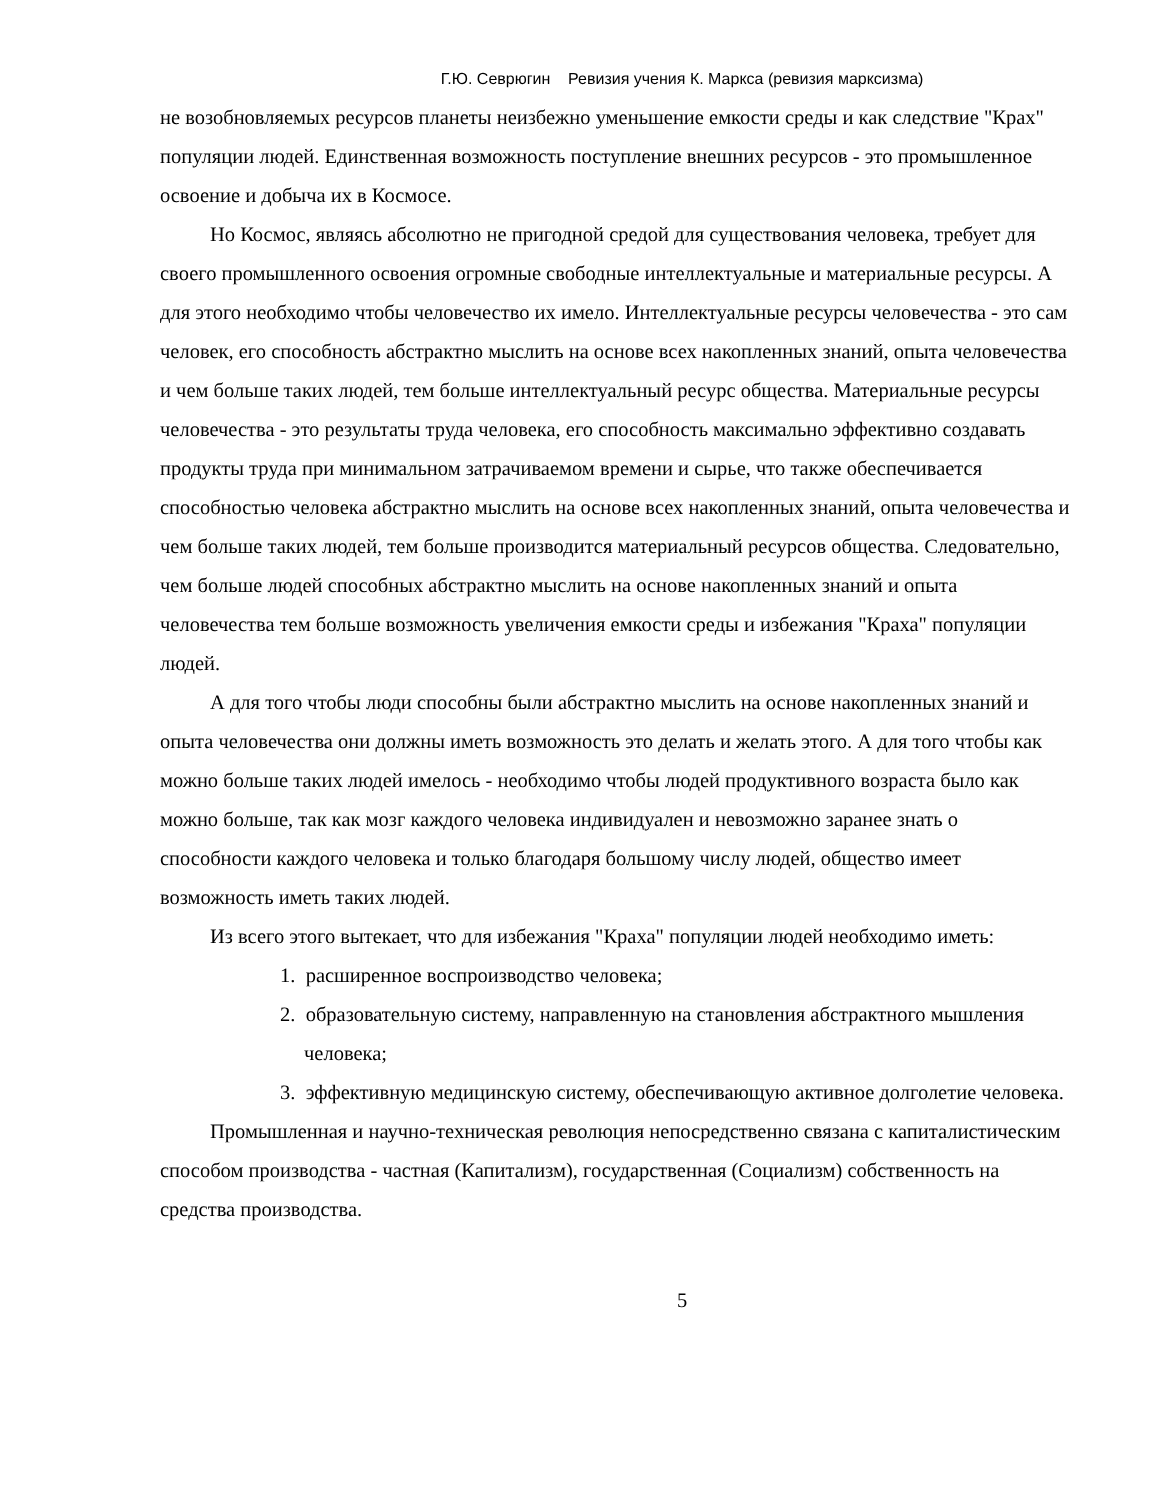Г.Ю. Севрюгин Ревизия учения К. Маркса (ревизия марксизма)
не возобновляемых ресурсов планеты неизбежно уменьшение емкости среды и как следствие "Крах" популяции людей. Единственная возможность поступление внешних ресурсов - это промышленное освоение и добыча их в Космосе.
Но Космос, являясь абсолютно не пригодной средой для существования человека, требует для своего промышленного освоения огромные свободные интеллектуальные и материальные ресурсы. А для этого необходимо чтобы человечество их имело. Интеллектуальные ресурсы человечества - это сам человек, его способность абстрактно мыслить на основе всех накопленных знаний, опыта человечества и чем больше таких людей, тем больше интеллектуальный ресурс общества. Материальные ресурсы человечества - это результаты труда человека, его способность максимально эффективно создавать продукты труда при минимальном затрачиваемом времени и сырье, что также обеспечивается способностью человека абстрактно мыслить на основе всех накопленных знаний, опыта человечества и чем больше таких людей, тем больше производится материальный ресурсов общества. Следовательно, чем больше людей способных абстрактно мыслить на основе накопленных знаний и опыта человечества тем больше возможность увеличения емкости среды и избежания "Краха" популяции людей.
А для того чтобы люди способны были абстрактно мыслить на основе накопленных знаний и опыта человечества они должны иметь возможность это делать и желать этого. А для того чтобы как можно больше таких людей имелось - необходимо чтобы людей продуктивного возраста было как можно больше, так как мозг каждого человека индивидуален и невозможно заранее знать о способности каждого человека и только благодаря большому числу людей, общество имеет возможность иметь таких людей.
Из всего этого вытекает, что для избежания "Краха" популяции людей необходимо иметь:
1. расширенное воспроизводство человека;
2. образовательную систему, направленную на становления абстрактного мышления человека;
3. эффективную медицинскую систему, обеспечивающую активное долголетие человека.
Промышленная и научно-техническая революция непосредственно связана с капиталистическим способом производства - частная (Капитализм), государственная (Социализм) собственность на средства производства.
5